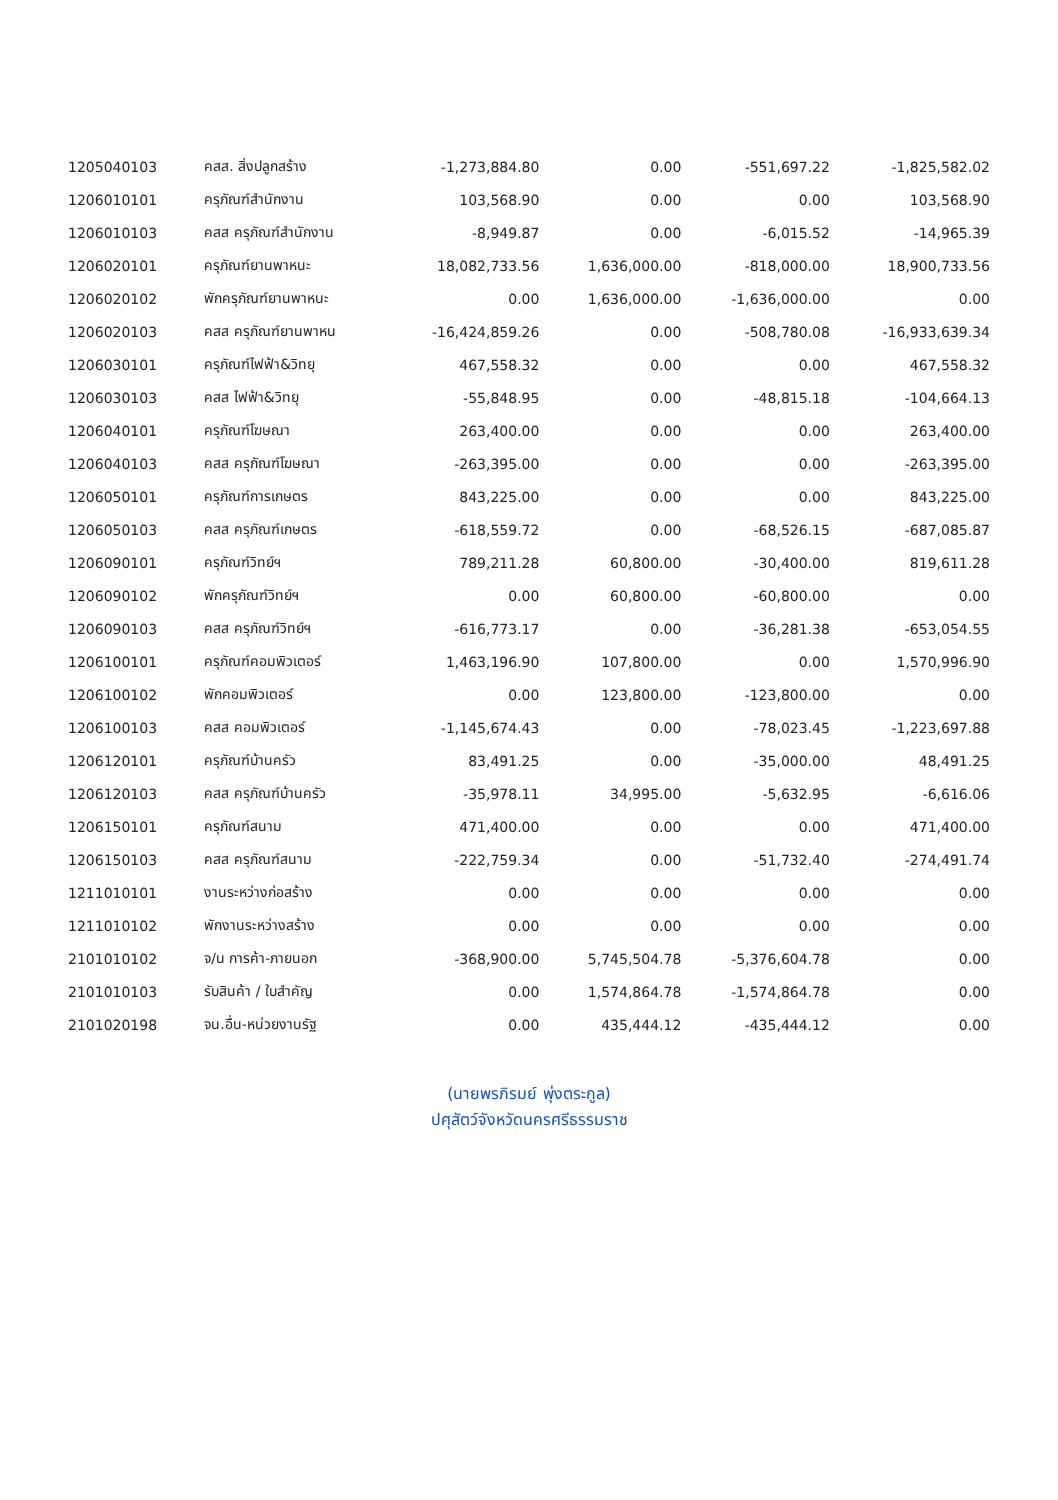| 1205040103 | คสส. สิ่งปลูกสร้าง | -1,273,884.80 | 0.00 | -551,697.22 | -1,825,582.02 |
| 1206010101 | ครุภัณฑ์สำนักงาน | 103,568.90 | 0.00 | 0.00 | 103,568.90 |
| 1206010103 | คสส ครุภัณฑ์สำนักงาน | -8,949.87 | 0.00 | -6,015.52 | -14,965.39 |
| 1206020101 | ครุภัณฑ์ยานพาหนะ | 18,082,733.56 | 1,636,000.00 | -818,000.00 | 18,900,733.56 |
| 1206020102 | พักครุภัณฑ์ยานพาหนะ | 0.00 | 1,636,000.00 | -1,636,000.00 | 0.00 |
| 1206020103 | คสส ครุภัณฑ์ยานพาหน | -16,424,859.26 | 0.00 | -508,780.08 | -16,933,639.34 |
| 1206030101 | ครุภัณฑ์ไฟฟ้า&วิทยุ | 467,558.32 | 0.00 | 0.00 | 467,558.32 |
| 1206030103 | คสส ไฟฟ้า&วิทยุ | -55,848.95 | 0.00 | -48,815.18 | -104,664.13 |
| 1206040101 | ครุภัณฑ์โฆษณา | 263,400.00 | 0.00 | 0.00 | 263,400.00 |
| 1206040103 | คสส ครุภัณฑ์โฆษณา | -263,395.00 | 0.00 | 0.00 | -263,395.00 |
| 1206050101 | ครุภัณฑ์การเกษตร | 843,225.00 | 0.00 | 0.00 | 843,225.00 |
| 1206050103 | คสส ครุภัณฑ์เกษตร | -618,559.72 | 0.00 | -68,526.15 | -687,085.87 |
| 1206090101 | ครุภัณฑ์วิทย์ฯ | 789,211.28 | 60,800.00 | -30,400.00 | 819,611.28 |
| 1206090102 | พักครุภัณฑ์วิทย์ฯ | 0.00 | 60,800.00 | -60,800.00 | 0.00 |
| 1206090103 | คสส ครุภัณฑ์วิทย์ฯ | -616,773.17 | 0.00 | -36,281.38 | -653,054.55 |
| 1206100101 | ครุภัณฑ์คอมพิวเตอร์ | 1,463,196.90 | 107,800.00 | 0.00 | 1,570,996.90 |
| 1206100102 | พักคอมพิวเตอร์ | 0.00 | 123,800.00 | -123,800.00 | 0.00 |
| 1206100103 | คสส คอมพิวเตอร์ | -1,145,674.43 | 0.00 | -78,023.45 | -1,223,697.88 |
| 1206120101 | ครุภัณฑ์บ้านครัว | 83,491.25 | 0.00 | -35,000.00 | 48,491.25 |
| 1206120103 | คสส ครุภัณฑ์บ้านครัว | -35,978.11 | 34,995.00 | -5,632.95 | -6,616.06 |
| 1206150101 | ครุภัณฑ์สนาม | 471,400.00 | 0.00 | 0.00 | 471,400.00 |
| 1206150103 | คสส ครุภัณฑ์สนาม | -222,759.34 | 0.00 | -51,732.40 | -274,491.74 |
| 1211010101 | งานระหว่างก่อสร้าง | 0.00 | 0.00 | 0.00 | 0.00 |
| 1211010102 | พักงานระหว่างสร้าง | 0.00 | 0.00 | 0.00 | 0.00 |
| 2101010102 | จ/น การค้า-ภายนอก | -368,900.00 | 5,745,504.78 | -5,376,604.78 | 0.00 |
| 2101010103 | รับสินค้า / ใบสำคัญ | 0.00 | 1,574,864.78 | -1,574,864.78 | 0.00 |
| 2101020198 | จน.อื่น-หน่วยงานรัฐ | 0.00 | 435,444.12 | -435,444.12 | 0.00 |
(นายพรภิรมย์ พุ่งตระกูล)
ปศุสัตว์จังหวัดนครศรีธรรมราช